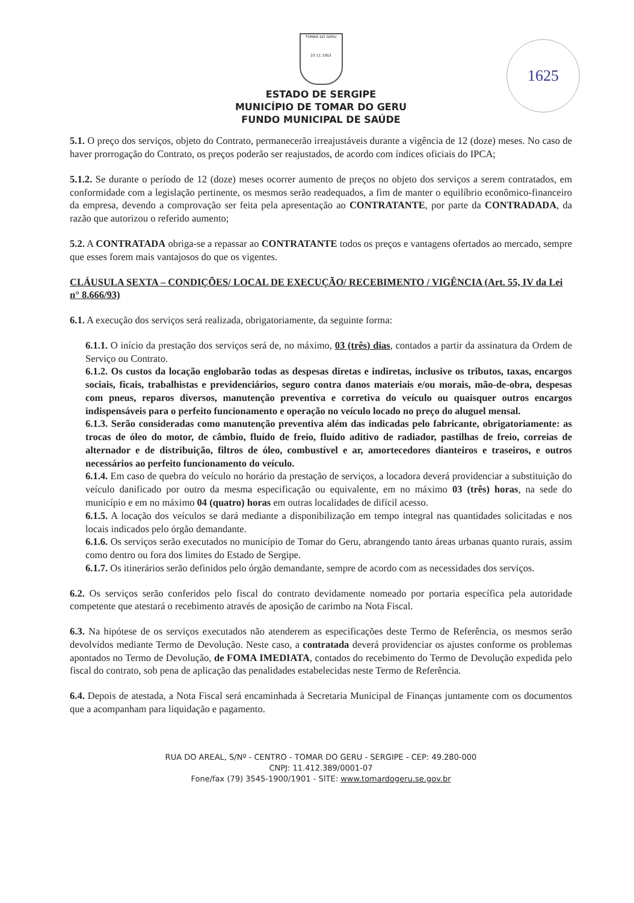1625
TOMAR DO GERU
25 11 1953
ESTADO DE SERGIPE
MUNICÍPIO DE TOMAR DO GERU
FUNDO MUNICIPAL DE SAÚDE
5.1. O preço dos serviços, objeto do Contrato, permanecerão irreajustáveis durante a vigência de 12 (doze) meses. No caso de haver prorrogação do Contrato, os preços poderão ser reajustados, de acordo com índices oficiais do IPCA;
5.1.2. Se durante o período de 12 (doze) meses ocorrer aumento de preços no objeto dos serviços a serem contratados, em conformidade com a legislação pertinente, os mesmos serão readequados, a fim de manter o equilíbrio econômico-financeiro da empresa, devendo a comprovação ser feita pela apresentação ao CONTRATANTE, por parte da CONTRADADA, da razão que autorizou o referido aumento;
5.2. A CONTRATADA obriga-se a repassar ao CONTRATANTE todos os preços e vantagens ofertados ao mercado, sempre que esses forem mais vantajosos do que os vigentes.
CLÁUSULA SEXTA – CONDIÇÕES/ LOCAL DE EXECUÇÃO/ RECEBIMENTO / VIGÊNCIA (Art. 55, IV da Lei n° 8.666/93)
6.1. A execução dos serviços será realizada, obrigatoriamente, da seguinte forma:
6.1.1. O início da prestação dos serviços será de, no máximo, 03 (três) dias, contados a partir da assinatura da Ordem de Serviço ou Contrato.
6.1.2. Os custos da locação englobarão todas as despesas diretas e indiretas, inclusive os tributos, taxas, encargos sociais, ficais, trabalhistas e previdenciários, seguro contra danos materiais e/ou morais, mão-de-obra, despesas com pneus, reparos diversos, manutenção preventiva e corretiva do veículo ou quaisquer outros encargos indispensáveis para o perfeito funcionamento e operação no veículo locado no preço do aluguel mensal.
6.1.3. Serão consideradas como manutenção preventiva além das indicadas pelo fabricante, obrigatoriamente: as trocas de óleo do motor, de câmbio, fluído de freio, fluído aditivo de radiador, pastilhas de freio, correias de alternador e de distribuição, filtros de óleo, combustível e ar, amortecedores dianteiros e traseiros, e outros necessários ao perfeito funcionamento do veículo.
6.1.4. Em caso de quebra do veículo no horário da prestação de serviços, a locadora deverá providenciar a substituição do veículo danificado por outro da mesma especificação ou equivalente, em no máximo 03 (três) horas, na sede do município e em no máximo 04 (quatro) horas em outras localidades de difícil acesso.
6.1.5. A locação dos veículos se dará mediante a disponibilização em tempo integral nas quantidades solicitadas e nos locais indicados pelo órgão demandante.
6.1.6. Os serviços serão executados no município de Tomar do Geru, abrangendo tanto áreas urbanas quanto rurais, assim como dentro ou fora dos limites do Estado de Sergipe.
6.1.7. Os itinerários serão definidos pelo órgão demandante, sempre de acordo com as necessidades dos serviços.
6.2. Os serviços serão conferidos pelo fiscal do contrato devidamente nomeado por portaria específica pela autoridade competente que atestará o recebimento através de aposição de carimbo na Nota Fiscal.
6.3. Na hipótese de os serviços executados não atenderem as especificações deste Termo de Referência, os mesmos serão devolvidos mediante Termo de Devolução. Neste caso, a contratada deverá providenciar os ajustes conforme os problemas apontados no Termo de Devolução, de FOMA IMEDIATA, contados do recebimento do Termo de Devolução expedida pelo fiscal do contrato, sob pena de aplicação das penalidades estabelecidas neste Termo de Referência.
6.4. Depois de atestada, a Nota Fiscal será encaminhada à Secretaria Municipal de Finanças juntamente com os documentos que a acompanham para liquidação e pagamento.
RUA DO AREAL, S/Nº - CENTRO - TOMAR DO GERU - SERGIPE - CEP: 49.280-000
CNPJ: 11.412.389/0001-07
Fone/fax (79) 3545-1900/1901 - SITE: www.tomardogeru.se.gov.br